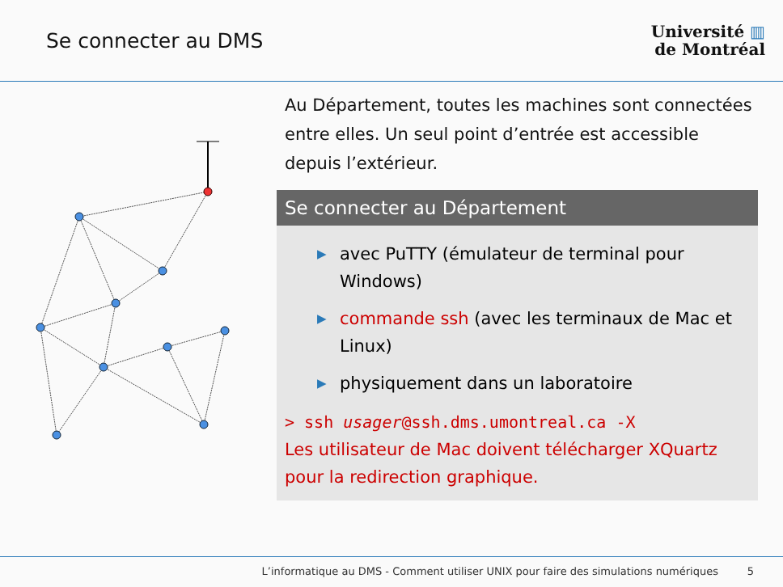Se connecter au DMS
Université ▥
de Montréal
Au Département, toutes les machines sont connectées entre elles. Un seul point d’entrée est accessible depuis l’extérieur.
Se connecter au Département
▶ avec PuTTY (émulateur de terminal pour Windows)
▶ commande ssh (avec les terminaux de Mac et Linux)
▶ physiquement dans un laboratoire
> ssh usager@ssh.dms.umontreal.ca -X
Les utilisateur de Mac doivent télécharger XQuartz pour la redirection graphique.
L’informatique au DMS - Comment utiliser UNIX pour faire des simulations numériques 5